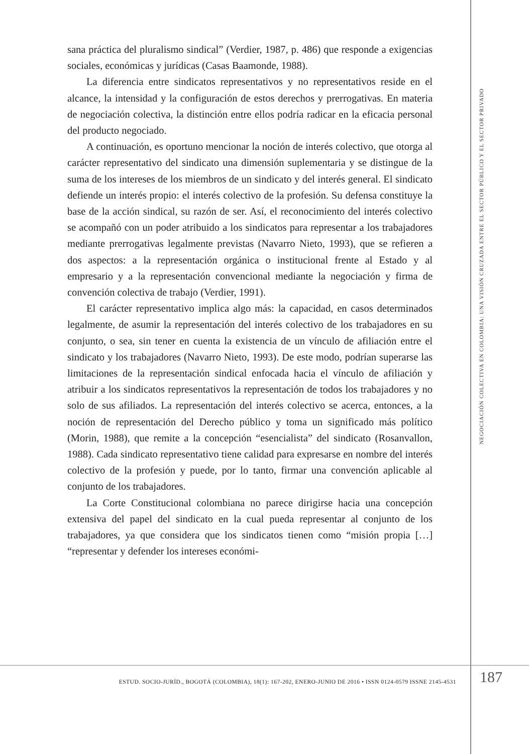sana práctica del pluralismo sindical” (Verdier, 1987, p. 486) que responde a exigencias sociales, económicas y jurídicas (Casas Baamonde, 1988).
La diferencia entre sindicatos representativos y no representativos reside en el alcance, la intensidad y la configuración de estos derechos y prerrogativas. En materia de negociación colectiva, la distinción entre ellos podría radicar en la eficacia personal del producto negociado.
A continuación, es oportuno mencionar la noción de interés colectivo, que otorga al carácter representativo del sindicato una dimensión suplementaria y se distingue de la suma de los intereses de los miembros de un sindicato y del interés general. El sindicato defiende un interés propio: el interés colectivo de la profesión. Su defensa constituye la base de la acción sindical, su razón de ser. Así, el reconocimiento del interés colectivo se acompañó con un poder atribuido a los sindicatos para representar a los trabajadores mediante prerrogativas legalmente previstas (Navarro Nieto, 1993), que se refieren a dos aspectos: a la representación orgánica o institucional frente al Estado y al empresario y a la representación convencional mediante la negociación y firma de convención colectiva de trabajo (Verdier, 1991).
El carácter representativo implica algo más: la capacidad, en casos determinados legalmente, de asumir la representación del interés colectivo de los trabajadores en su conjunto, o sea, sin tener en cuenta la existencia de un vínculo de afiliación entre el sindicato y los trabajadores (Navarro Nieto, 1993). De este modo, podrían superarse las limitaciones de la representación sindical enfocada hacia el vínculo de afiliación y atribuir a los sindicatos representativos la representación de todos los trabajadores y no solo de sus afiliados. La representación del interés colectivo se acerca, entonces, a la noción de representación del Derecho público y toma un significado más político (Morin, 1988), que remite a la concepción “esencialista” del sindicato (Rosanvallon, 1988). Cada sindicato representativo tiene calidad para expresarse en nombre del interés colectivo de la profesión y puede, por lo tanto, firmar una convención aplicable al conjunto de los trabajadores.
La Corte Constitucional colombiana no parece dirigirse hacia una concepción extensiva del papel del sindicato en la cual pueda representar al conjunto de los trabajadores, ya que considera que los sindicatos tienen como “misión propia […] “representar y defender los intereses económi-
NEGOCIACIÓN COLECTIVA EN COLOMBIA: UNA VISIÓN CRUZADA ENTRE EL SECTOR PÚBLICO Y EL SECTOR PRIVADO
ESTUD. SOCIO-JURÍD., BOGOTÁ (COLOMBIA), 18(1): 167-202, ENERO-JUNIO DE 2016 • ISSN 0124-0579 ISSNE 2145-4531
187